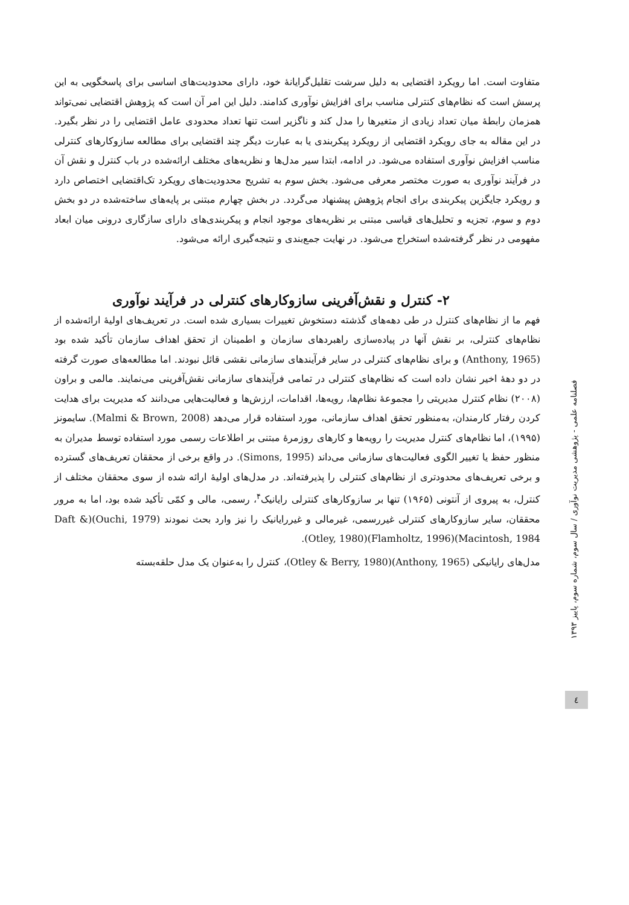متفاوت است. اما رویکرد اقتضایی به دلیل سرشت تقلیل‌گرایانهٔ خود، دارای محدودیت‌های اساسی برای پاسخگویی به این پرسش است که نظام‌های کنترلی مناسب برای افزایش نوآوری کدامند. دلیل این امر آن است که پژوهش اقتضایی نمی‌تواند همزمان رابطهٔ میان تعداد زیادی از متغیرها را مدل کند و ناگزیر است تنها تعداد محدودی عامل اقتضایی را در نظر بگیرد. در این مقاله به جای رویکرد اقتضایی از رویکرد پیکربندی یا به عبارت دیگر چند اقتضایی برای مطالعه سازوکارهای کنترلی مناسب افزایش نوآوری استفاده می‌شود. در ادامه، ابتدا سیر مدل‌ها و نظریه‌های مختلف ارائه‌شده در باب کنترل و نقش آن در فرآیند نوآوری به صورت مختصر معرفی می‌شود. بخش سوم به تشریح محدودیت‌های رویکرد تک‌اقتضایی اختصاص دارد و رویکرد جایگزین پیکربندی برای انجام پژوهش پیشنهاد می‌گردد. در بخش چهارم مبتنی بر پایه‌های ساخته‌شده در دو بخش دوم و سوم، تجزیه و تحلیل‌های قیاسی مبتنی بر نظریه‌های موجود انجام و پیکربندی‌های دارای سازگاری درونی میان ابعاد مفهومی در نظر گرفته‌شده استخراج می‌شود. در نهایت جمع‌بندی و نتیجه‌گیری ارائه می‌شود.
۲- کنترل و نقش‌آفرینی سازوکارهای کنترلی در فرآیند نوآوری
فهم ما از نظام‌های کنترل در طی دهه‌های گذشته دستخوش تغییرات بسیاری شده است. در تعریف‌های اولیهٔ ارائه‌شده از نظام‌های کنترلی، بر نقش آنها در پیاده‌سازی راهبردهای سازمان و اطمینان از تحقق اهداف سازمان تأکید شده بود (Anthony, 1965) و برای نظام‌های کنترلی در سایر فرآیندهای سازمانی نقشی قائل نبودند. اما مطالعه‌های صورت گرفته در دو دههٔ اخیر نشان داده است که نظام‌های کنترلی در تمامی فرآیندهای سازمانی نقش‌آفرینی می‌نمایند. مالمی و براون (۲۰۰۸) نظام کنترل مدیریتی را مجموعهٔ نظام‌ها، رویه‌ها، اقدامات، ارزش‌ها و فعالیت‌هایی می‌دانند که مدیریت برای هدایت کردن رفتار کارمندان، به‌منظور تحقق اهداف سازمانی، مورد استفاده قرار می‌دهد (Malmi & Brown, 2008). سایمونز (۱۹۹۵)، اما نظام‌های کنترل مدیریت را رویه‌ها و کارهای روزمرهٔ مبتنی بر اطلاعات رسمی مورد استفاده توسط مدیران به منظور حفظ یا تغییر الگوی فعالیت‌های سازمانی می‌داند (Simons, 1995). در واقع برخی از محققان تعریف‌های گسترده و برخی تعریف‌های محدودتری از نظام‌های کنترلی را پذیرفته‌اند. در مدل‌های اولیهٔ ارائه شده از سوی محققان مختلف از کنترل، به پیروی از آنتونی (۱۹۶۵) تنها بر سازوکارهای کنترلی رایانیک<sup>۴</sup>، رسمی، مالی و کمّی تأکید شده بود، اما به مرور محققان، سایر سازوکارهای کنترلی غیررسمی، غیرمالی و غیررایانیک را نیز وارد بحث نمودند (Ouchi, 1979)(Daft & Macintosh, 1984)(Flamholtz, 1996)(Otley, 1980).
مدل‌های رایانیکی (Anthony, 1965)(Otley & Berry, 1980)، کنترل را به‌عنوان یک مدل حلقه‌بسته
فصلنامه علمی - پژوهشی مدیریت نوآوری / سال سوم، شماره سوم، پاییز ۱۳۹۳
٤